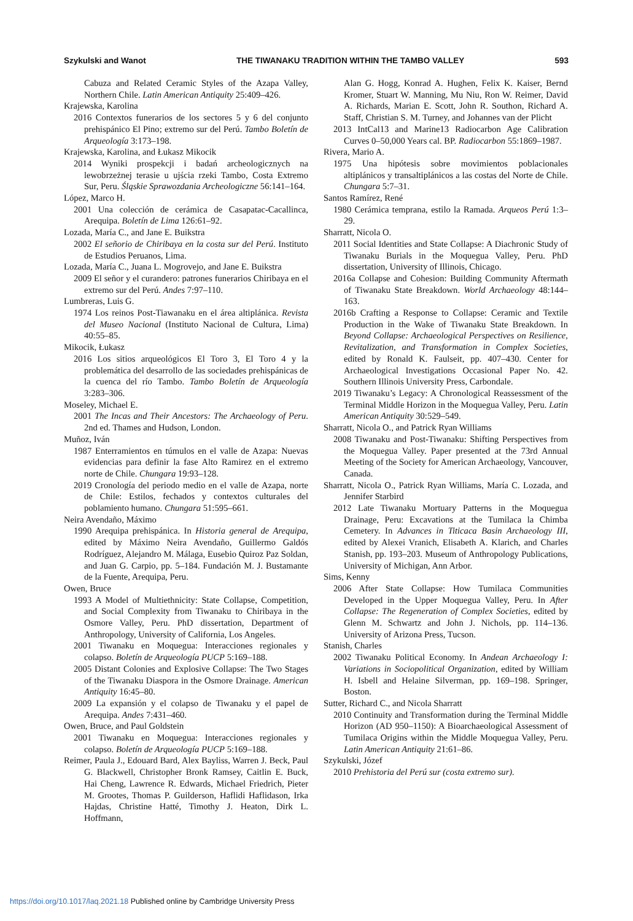Szykulski and Wanot THE TIWANAKU TRADITION WITHIN THE TAMBO VALLEY 593
Cabuza and Related Ceramic Styles of the Azapa Valley, Northern Chile. Latin American Antiquity 25:409–426.
Krajewska, Karolina
2016 Contextos funerarios de los sectores 5 y 6 del conjunto prehispánico El Pino; extremo sur del Perú. Tambo Boletín de Arqueología 3:173–198.
Krajewska, Karolina, and Łukasz Mikocik
2014 Wyniki prospekcji i badań archeologicznych na lewobrzeżnej terasie u ujścia rzeki Tambo, Costa Extremo Sur, Peru. Śląskie Sprawozdania Archeologiczne 56:141–164.
López, Marco H.
2001 Una colección de cerámica de Casapatac-Cacallinca, Arequipa. Boletín de Lima 126:61–92.
Lozada, María C., and Jane E. Buikstra
2002 El señorio de Chiribaya en la costa sur del Perú. Instituto de Estudios Peruanos, Lima.
Lozada, María C., Juana L. Mogrovejo, and Jane E. Buikstra
2009 El señor y el curandero: patrones funerarios Chiribaya en el extremo sur del Perú. Andes 7:97–110.
Lumbreras, Luis G.
1974 Los reinos Post-Tiawanaku en el área altiplánica. Revista del Museo Nacional (Instituto Nacional de Cultura, Lima) 40:55–85.
Mikocik, Łukasz
2016 Los sitios arqueológicos El Toro 3, El Toro 4 y la problemática del desarrollo de las sociedades prehispánicas de la cuenca del río Tambo. Tambo Boletín de Arqueología 3:283–306.
Moseley, Michael E.
2001 The Incas and Their Ancestors: The Archaeology of Peru. 2nd ed. Thames and Hudson, London.
Muñoz, Iván
1987 Enterramientos en túmulos en el valle de Azapa: Nuevas evidencias para definir la fase Alto Ramirez en el extremo norte de Chile. Chungara 19:93–128.
2019 Cronología del periodo medio en el valle de Azapa, norte de Chile: Estilos, fechados y contextos culturales del poblamiento humano. Chungara 51:595–661.
Neira Avendaño, Máximo
1990 Arequipa prehispánica. In Historia general de Arequipa, edited by Máximo Neira Avendaño, Guillermo Galdós Rodríguez, Alejandro M. Málaga, Eusebio Quiroz Paz Soldan, and Juan G. Carpio, pp. 5–184. Fundación M. J. Bustamante de la Fuente, Arequipa, Peru.
Owen, Bruce
1993 A Model of Multiethnicity: State Collapse, Competition, and Social Complexity from Tiwanaku to Chiribaya in the Osmore Valley, Peru. PhD dissertation, Department of Anthropology, University of California, Los Angeles.
2001 Tiwanaku en Moquegua: Interacciones regionales y colapso. Boletín de Arqueología PUCP 5:169–188.
2005 Distant Colonies and Explosive Collapse: The Two Stages of the Tiwanaku Diaspora in the Osmore Drainage. American Antiquity 16:45–80.
2009 La expansión y el colapso de Tiwanaku y el papel de Arequipa. Andes 7:431–460.
Owen, Bruce, and Paul Goldstein
2001 Tiwanaku en Moquegua: Interacciones regionales y colapso. Boletín de Arqueología PUCP 5:169–188.
Reimer, Paula J., Edouard Bard, Alex Bayliss, Warren J. Beck, Paul G. Blackwell, Christopher Bronk Ramsey, Caitlin E. Buck, Hai Cheng, Lawrence R. Edwards, Michael Friedrich, Pieter M. Grootes, Thomas P. Guilderson, Haflidi Haflidason, Irka Hajdas, Christine Hatté, Timothy J. Heaton, Dirk L. Hoffmann,
Alan G. Hogg, Konrad A. Hughen, Felix K. Kaiser, Bernd Kromer, Stuart W. Manning, Mu Niu, Ron W. Reimer, David A. Richards, Marian E. Scott, John R. Southon, Richard A. Staff, Christian S. M. Turney, and Johannes van der Plicht
2013 IntCal13 and Marine13 Radiocarbon Age Calibration Curves 0–50,000 Years cal. BP. Radiocarbon 55:1869–1987.
Rivera, Mario A.
1975 Una hipótesis sobre movimientos poblacionales altiplánicos y transaltiplánicos a las costas del Norte de Chile. Chungara 5:7–31.
Santos Ramírez, René
1980 Cerámica temprana, estilo la Ramada. Arqueos Perú 1:3–29.
Sharratt, Nicola O.
2011 Social Identities and State Collapse: A Diachronic Study of Tiwanaku Burials in the Moquegua Valley, Peru. PhD dissertation, University of Illinois, Chicago.
2016a Collapse and Cohesion: Building Community Aftermath of Tiwanaku State Breakdown. World Archaeology 48:144–163.
2016b Crafting a Response to Collapse: Ceramic and Textile Production in the Wake of Tiwanaku State Breakdown. In Beyond Collapse: Archaeological Perspectives on Resilience, Revitalization, and Transformation in Complex Societies, edited by Ronald K. Faulseit, pp. 407–430. Center for Archaeological Investigations Occasional Paper No. 42. Southern Illinois University Press, Carbondale.
2019 Tiwanaku’s Legacy: A Chronological Reassessment of the Terminal Middle Horizon in the Moquegua Valley, Peru. Latin American Antiquity 30:529–549.
Sharratt, Nicola O., and Patrick Ryan Williams
2008 Tiwanaku and Post-Tiwanaku: Shifting Perspectives from the Moquegua Valley. Paper presented at the 73rd Annual Meeting of the Society for American Archaeology, Vancouver, Canada.
Sharratt, Nicola O., Patrick Ryan Williams, María C. Lozada, and Jennifer Starbird
2012 Late Tiwanaku Mortuary Patterns in the Moquegua Drainage, Peru: Excavations at the Tumilaca la Chimba Cemetery. In Advances in Titicaca Basin Archaeology III, edited by Alexei Vranich, Elisabeth A. Klarich, and Charles Stanish, pp. 193–203. Museum of Anthropology Publications, University of Michigan, Ann Arbor.
Sims, Kenny
2006 After State Collapse: How Tumilaca Communities Developed in the Upper Moquegua Valley, Peru. In After Collapse: The Regeneration of Complex Societies, edited by Glenn M. Schwartz and John J. Nichols, pp. 114–136. University of Arizona Press, Tucson.
Stanish, Charles
2002 Tiwanaku Political Economy. In Andean Archaeology I: Variations in Sociopolitical Organization, edited by William H. Isbell and Helaine Silverman, pp. 169–198. Springer, Boston.
Sutter, Richard C., and Nicola Sharratt
2010 Continuity and Transformation during the Terminal Middle Horizon (AD 950–1150): A Bioarchaeological Assessment of Tumilaca Origins within the Middle Moquegua Valley, Peru. Latin American Antiquity 21:61–86.
Szykulski, Józef
2010 Prehistoria del Perú sur (costa extremo sur).
https://doi.org/10.1017/laq.2021.18 Published online by Cambridge University Press